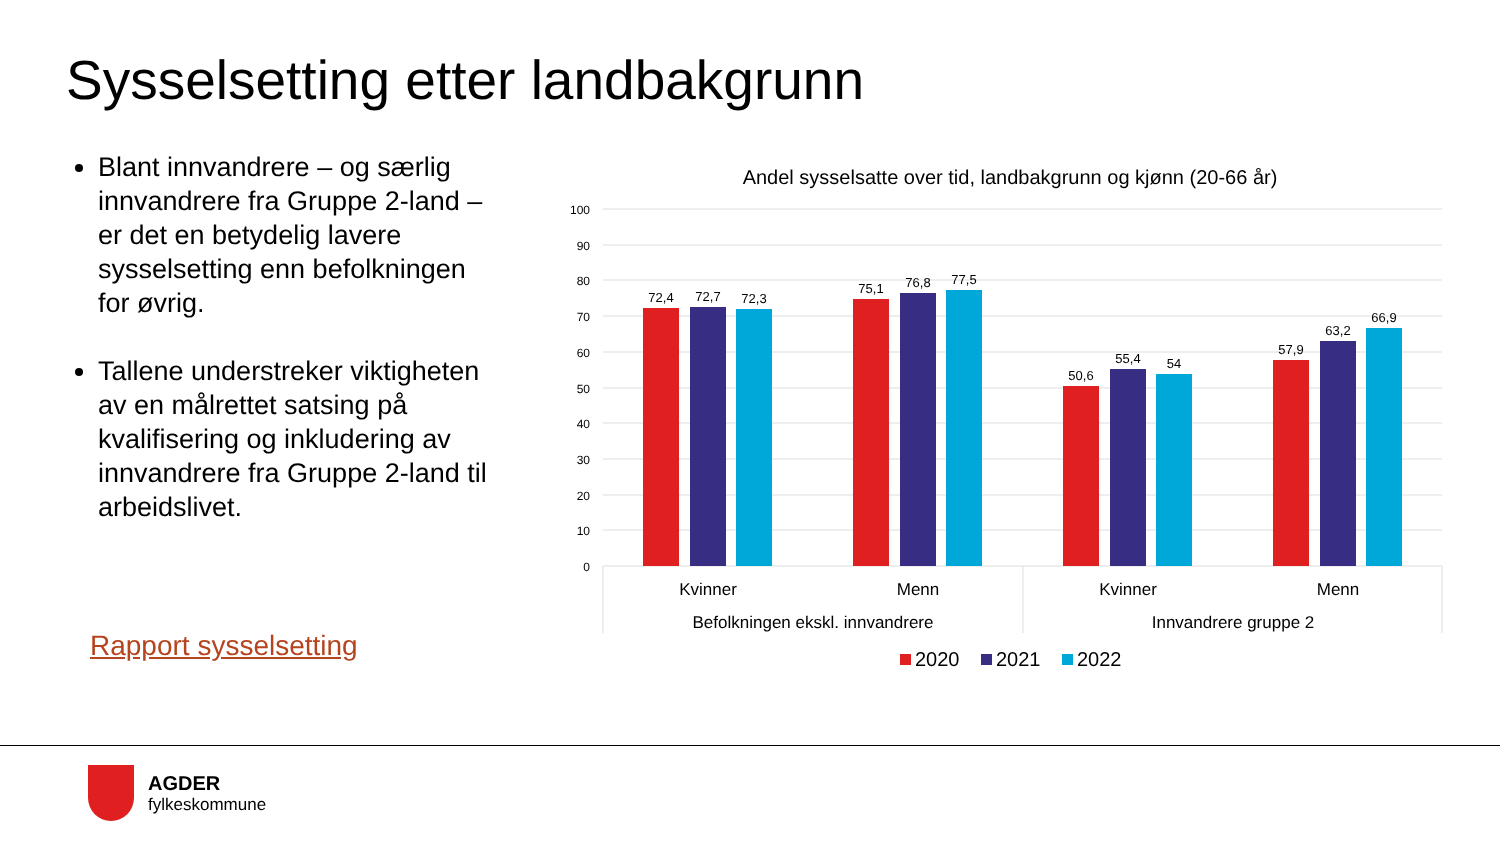Sysselsetting etter landbakgrunn
Blant innvandrere – og særlig innvandrere fra Gruppe 2-land – er det en betydelig lavere sysselsetting enn befolkningen for øvrig.
Tallene understreker viktigheten av en målrettet satsing på kvalifisering og inkludering av innvandrere fra Gruppe 2-land til arbeidslivet.
Rapport sysselsetting
Andel sysselsatte over tid, landbakgrunn og kjønn (20-66 år)
100
90
80
70
60
50
40
30
20
10
0
72,4
72,7
72,3
75,1
76,8
77,5
50,6
55,4
54
57,9
63,2
66,9
Kvinner
Menn
Kvinner
Menn
Befolkningen ekskl. innvandrere
Innvandrere gruppe 2
2020
2021
2022
AGDER
fylkeskommune